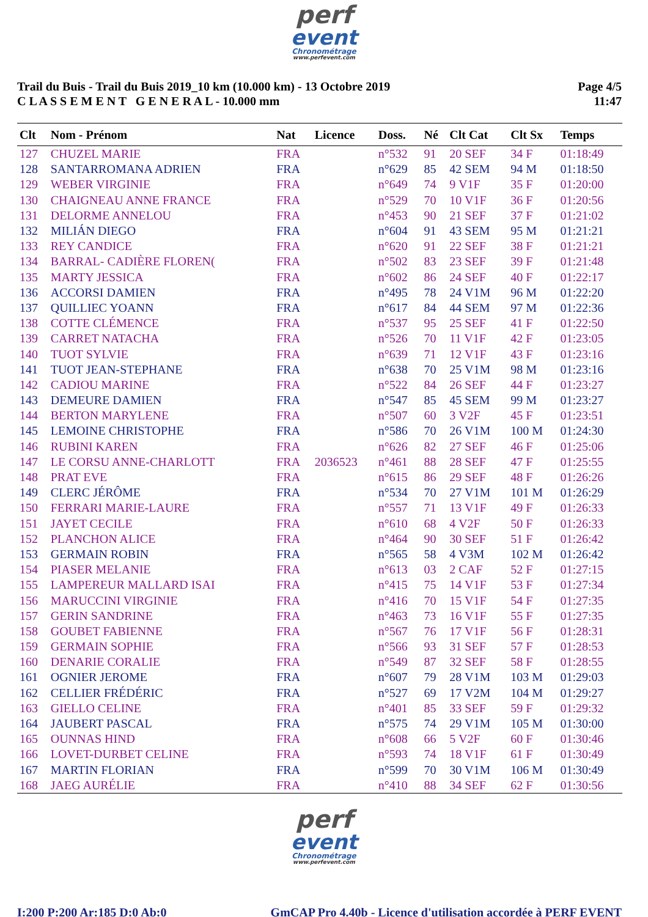perf
event
Chronométrage
www.perfevent.com
Trail du Buis - Trail du Buis 2019_10 km (10.000 km) - 13 Octobre 2019
C L A S S E M E N T G E N E R A L - 10.000 mm
Page 4/5
11:47
| Clt | Nom - Prénom | Nat | Licence | Doss. | Né | Clt Cat | Clt Sx | Temps |
| --- | --- | --- | --- | --- | --- | --- | --- | --- |
| 127 | CHUZEL MARIE | FRA | | n°532 | 91 | 20 SEF | 34 F | 01:18:49 |
| 128 | SANTARROMANA ADRIEN | FRA | | n°629 | 85 | 42 SEM | 94 M | 01:18:50 |
| 129 | WEBER VIRGINIE | FRA | | n°649 | 74 | 9 V1F | 35 F | 01:20:00 |
| 130 | CHAIGNEAU ANNE FRANCE | FRA | | n°529 | 70 | 10 V1F | 36 F | 01:20:56 |
| 131 | DELORME ANNELOU | FRA | | n°453 | 90 | 21 SEF | 37 F | 01:21:02 |
| 132 | MILIÁN DIEGO | FRA | | n°604 | 91 | 43 SEM | 95 M | 01:21:21 |
| 133 | REY CANDICE | FRA | | n°620 | 91 | 22 SEF | 38 F | 01:21:21 |
| 134 | BARRAL- CADIÈRE FLOREN( | FRA | | n°502 | 83 | 23 SEF | 39 F | 01:21:48 |
| 135 | MARTY JESSICA | FRA | | n°602 | 86 | 24 SEF | 40 F | 01:22:17 |
| 136 | ACCORSI DAMIEN | FRA | | n°495 | 78 | 24 V1M | 96 M | 01:22:20 |
| 137 | QUILLIEC YOANN | FRA | | n°617 | 84 | 44 SEM | 97 M | 01:22:36 |
| 138 | COTTE CLÉMENCE | FRA | | n°537 | 95 | 25 SEF | 41 F | 01:22:50 |
| 139 | CARRET NATACHA | FRA | | n°526 | 70 | 11 V1F | 42 F | 01:23:05 |
| 140 | TUOT SYLVIE | FRA | | n°639 | 71 | 12 V1F | 43 F | 01:23:16 |
| 141 | TUOT JEAN-STEPHANE | FRA | | n°638 | 70 | 25 V1M | 98 M | 01:23:16 |
| 142 | CADIOU MARINE | FRA | | n°522 | 84 | 26 SEF | 44 F | 01:23:27 |
| 143 | DEMEURE DAMIEN | FRA | | n°547 | 85 | 45 SEM | 99 M | 01:23:27 |
| 144 | BERTON MARYLENE | FRA | | n°507 | 60 | 3 V2F | 45 F | 01:23:51 |
| 145 | LEMOINE CHRISTOPHE | FRA | | n°586 | 70 | 26 V1M | 100 M | 01:24:30 |
| 146 | RUBINI KAREN | FRA | | n°626 | 82 | 27 SEF | 46 F | 01:25:06 |
| 147 | LE CORSU ANNE-CHARLOTT | FRA | 2036523 | n°461 | 88 | 28 SEF | 47 F | 01:25:55 |
| 148 | PRAT EVE | FRA | | n°615 | 86 | 29 SEF | 48 F | 01:26:26 |
| 149 | CLERC JÉRÔME | FRA | | n°534 | 70 | 27 V1M | 101 M | 01:26:29 |
| 150 | FERRARI MARIE-LAURE | FRA | | n°557 | 71 | 13 V1F | 49 F | 01:26:33 |
| 151 | JAYET CECILE | FRA | | n°610 | 68 | 4 V2F | 50 F | 01:26:33 |
| 152 | PLANCHON ALICE | FRA | | n°464 | 90 | 30 SEF | 51 F | 01:26:42 |
| 153 | GERMAIN ROBIN | FRA | | n°565 | 58 | 4 V3M | 102 M | 01:26:42 |
| 154 | PIASER MELANIE | FRA | | n°613 | 03 | 2 CAF | 52 F | 01:27:15 |
| 155 | LAMPEREUR MALLARD ISAI | FRA | | n°415 | 75 | 14 V1F | 53 F | 01:27:34 |
| 156 | MARUCCINI VIRGINIE | FRA | | n°416 | 70 | 15 V1F | 54 F | 01:27:35 |
| 157 | GERIN SANDRINE | FRA | | n°463 | 73 | 16 V1F | 55 F | 01:27:35 |
| 158 | GOUBET FABIENNE | FRA | | n°567 | 76 | 17 V1F | 56 F | 01:28:31 |
| 159 | GERMAIN SOPHIE | FRA | | n°566 | 93 | 31 SEF | 57 F | 01:28:53 |
| 160 | DENARIE CORALIE | FRA | | n°549 | 87 | 32 SEF | 58 F | 01:28:55 |
| 161 | OGNIER JEROME | FRA | | n°607 | 79 | 28 V1M | 103 M | 01:29:03 |
| 162 | CELLIER FRÉDÉRIC | FRA | | n°527 | 69 | 17 V2M | 104 M | 01:29:27 |
| 163 | GIELLO CELINE | FRA | | n°401 | 85 | 33 SEF | 59 F | 01:29:32 |
| 164 | JAUBERT PASCAL | FRA | | n°575 | 74 | 29 V1M | 105 M | 01:30:00 |
| 165 | OUNNAS HIND | FRA | | n°608 | 66 | 5 V2F | 60 F | 01:30:46 |
| 166 | LOVET-DURBET CELINE | FRA | | n°593 | 74 | 18 V1F | 61 F | 01:30:49 |
| 167 | MARTIN FLORIAN | FRA | | n°599 | 70 | 30 V1M | 106 M | 01:30:49 |
| 168 | JAEG AURÉLIE | FRA | | n°410 | 88 | 34 SEF | 62 F | 01:30:56 |
perf
event
Chronométrage
www.perfevent.com
I:200 P:200 Ar:185 D:0 Ab:0 GmCAP Pro 4.40b - Licence d'utilisation accordée à PERF EVENT